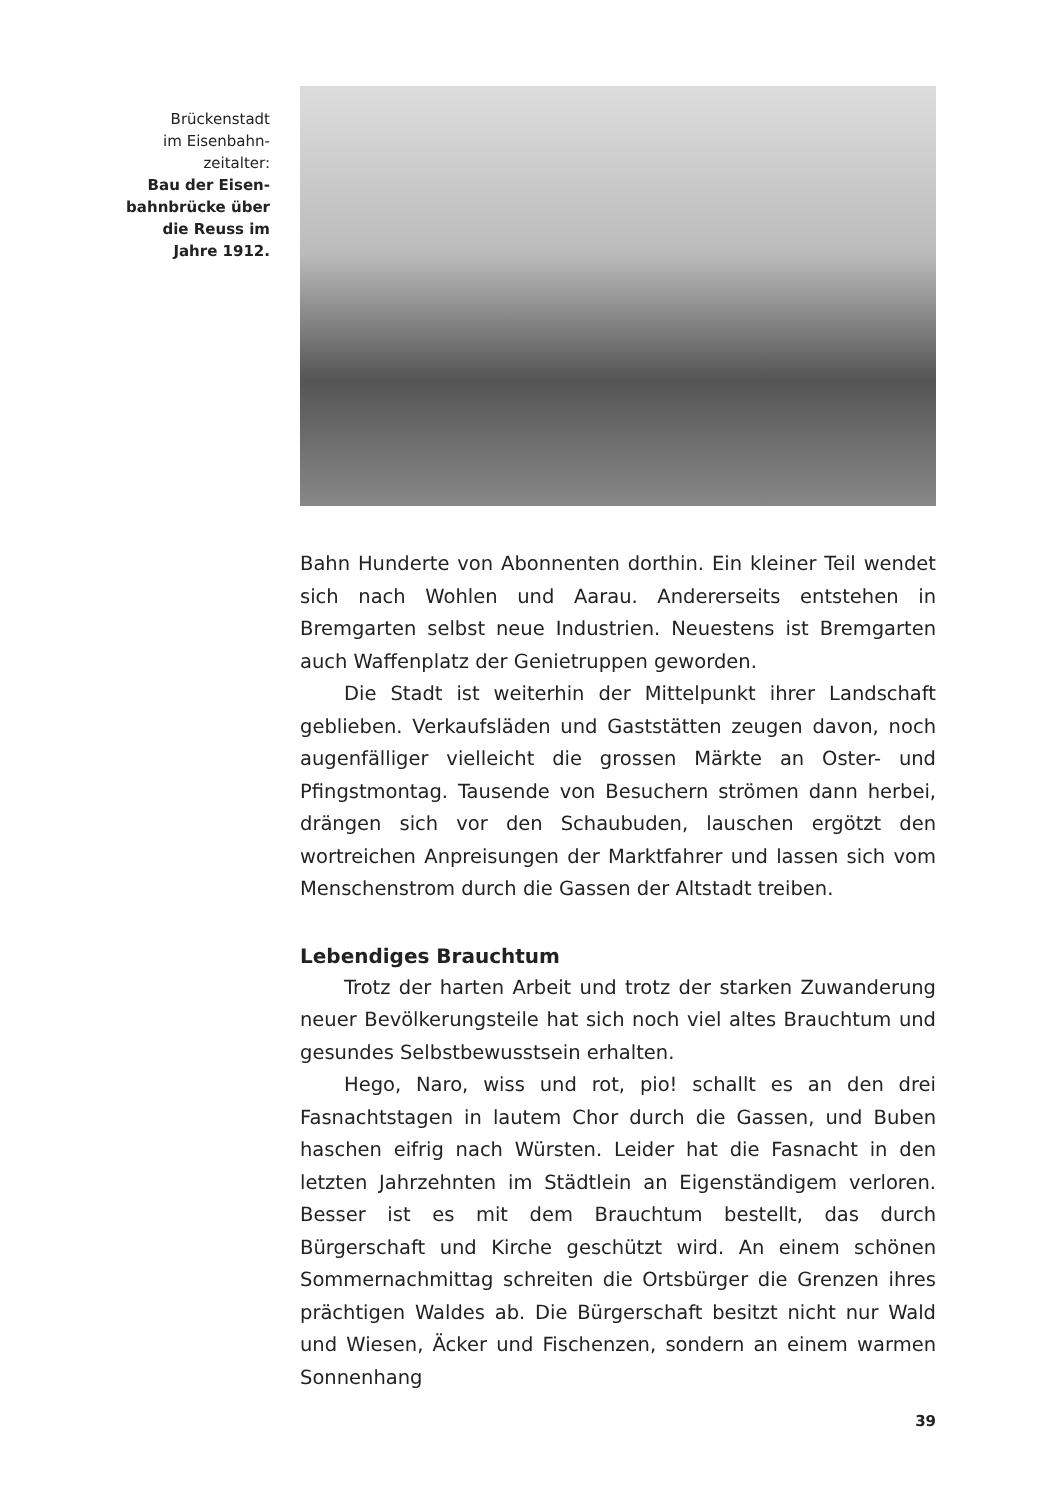Brückenstadt
im Eisenbahn-
zeitalter:
Bau der Eisen-
bahnbrücke über
die Reuss im
Jahre 1912.
Bahn Hunderte von Abonnenten dorthin. Ein kleiner Teil wendet sich nach Wohlen und Aarau. Andererseits entstehen in Bremgarten selbst neue Industrien. Neuestens ist Bremgarten auch Waffenplatz der Genietruppen geworden.
Die Stadt ist weiterhin der Mittelpunkt ihrer Landschaft geblieben. Verkaufsläden und Gaststätten zeugen davon, noch augenfälliger vielleicht die grossen Märkte an Oster- und Pfingstmontag. Tausende von Besuchern strömen dann herbei, drängen sich vor den Schaubuden, lauschen ergötzt den wortreichen Anpreisungen der Marktfahrer und lassen sich vom Menschenstrom durch die Gassen der Altstadt treiben.
Lebendiges Brauchtum
Trotz der harten Arbeit und trotz der starken Zuwanderung neuer Bevölkerungsteile hat sich noch viel altes Brauchtum und gesundes Selbstbewusstsein erhalten.
Hego, Naro, wiss und rot, pio! schallt es an den drei Fasnachtstagen in lautem Chor durch die Gassen, und Buben haschen eifrig nach Würsten. Leider hat die Fasnacht in den letzten Jahrzehnten im Städtlein an Eigenständigem verloren. Besser ist es mit dem Brauchtum bestellt, das durch Bürgerschaft und Kirche geschützt wird. An einem schönen Sommernachmittag schreiten die Ortsbürger die Grenzen ihres prächtigen Waldes ab. Die Bürgerschaft besitzt nicht nur Wald und Wiesen, Äcker und Fischenzen, sondern an einem warmen Sonnenhang
39